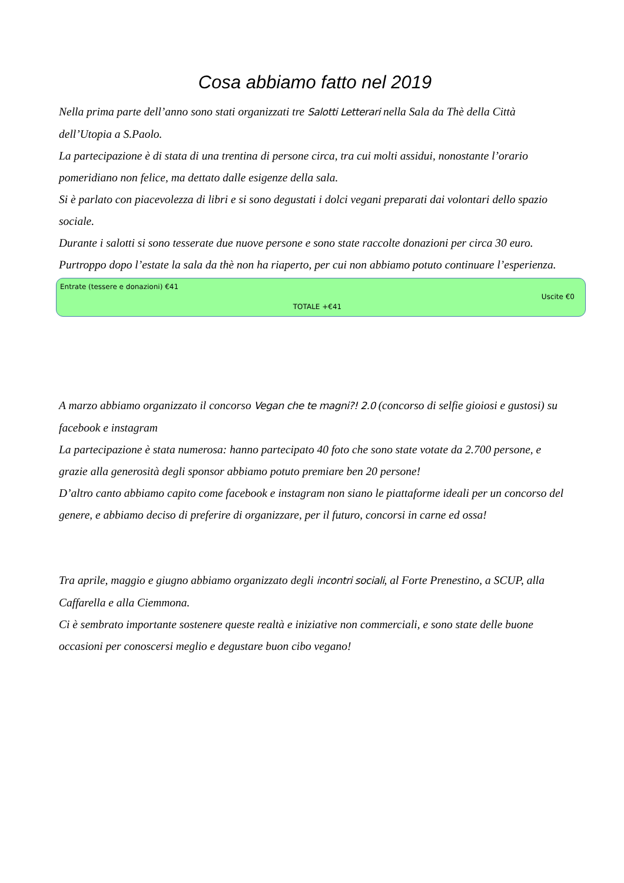Cosa abbiamo fatto nel 2019
Nella prima parte dell’anno sono stati organizzati tre Salotti Letterari nella Sala da Thè della Città dell’Utopia a S.Paolo.
La partecipazione è di stata di una trentina di persone circa, tra cui molti assidui, nonostante l’orario pomeridiano non felice, ma dettato dalle esigenze della sala.
Si è parlato con piacevolezza di libri e si sono degustati i dolci vegani preparati dai volontari dello spazio sociale.
Durante i salotti si sono tesserate due nuove persone e sono state raccolte donazioni per circa 30 euro.
Purtroppo dopo l’estate la sala da thè non ha riaperto, per cui non abbiamo potuto continuare l’esperienza.
Entrate (tessere e donazioni) €41
Uscite €0
TOTALE +€41
A marzo abbiamo organizzato il concorso Vegan che te magni?! 2.0 (concorso di selfie gioiosi e gustosi) su facebook e instagram
La partecipazione è stata numerosa: hanno partecipato 40 foto che sono state votate da 2.700 persone, e grazie alla generosità degli sponsor abbiamo potuto premiare ben 20 persone!
D’altro canto abbiamo capito come facebook e instagram non siano le piattaforme ideali per un concorso del genere, e abbiamo deciso di preferire di organizzare, per il futuro, concorsi in carne ed ossa!
Tra aprile, maggio e giugno abbiamo organizzato degli incontri sociali, al Forte Prenestino, a SCUP, alla Caffarella e alla Ciemmona.
Ci è sembrato importante sostenere queste realtà e iniziative non commerciali, e sono state delle buone occasioni per conoscersi meglio e degustare buon cibo vegano!